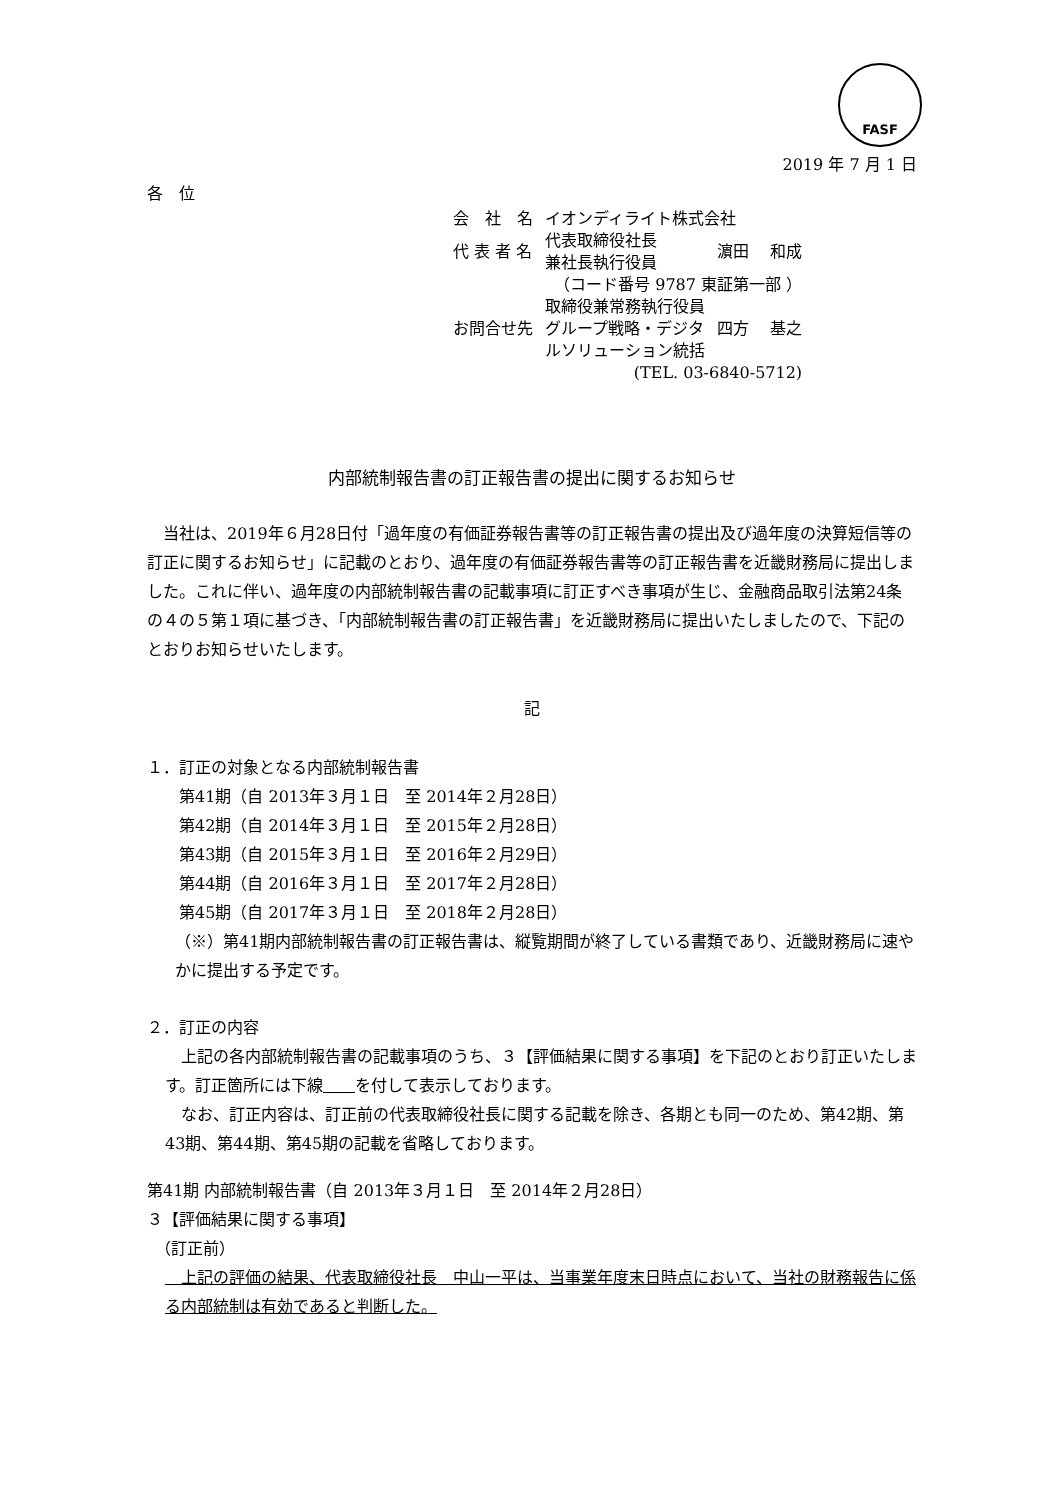FASF
2019 年 7 月 1 日
各　位
| 会 社 名 | イオンディライト株式会社 | |
| 代 表 者 名 | 代表取締役社長 兼社長執行役員 | 濵田 和成 |
| | （コード番号 9787 東証第一部 ） | |
| お問合せ先 | 取締役兼常務執行役員 グループ戦略・デジタ ルソリューション統括 | 四方 基之 |
| | (TEL. 03-6840-5712) | |
内部統制報告書の訂正報告書の提出に関するお知らせ
　当社は、2019年６月28日付「過年度の有価証券報告書等の訂正報告書の提出及び過年度の決算短信等の訂正に関するお知らせ」に記載のとおり、過年度の有価証券報告書等の訂正報告書を近畿財務局に提出しました。これに伴い、過年度の内部統制報告書の記載事項に訂正すべき事項が生じ、金融商品取引法第24条の４の５第１項に基づき、「内部統制報告書の訂正報告書」を近畿財務局に提出いたしましたので、下記のとおりお知らせいたします。
記
１．訂正の対象となる内部統制報告書
　　第41期（自 2013年３月１日　至 2014年２月28日）
　　第42期（自 2014年３月１日　至 2015年２月28日）
　　第43期（自 2015年３月１日　至 2016年２月29日）
　　第44期（自 2016年３月１日　至 2017年２月28日）
　　第45期（自 2017年３月１日　至 2018年２月28日）
（※）第41期内部統制報告書の訂正報告書は、縦覧期間が終了している書類であり、近畿財務局に速やかに提出する予定です。
２．訂正の内容
　上記の各内部統制報告書の記載事項のうち、３【評価結果に関する事項】を下記のとおり訂正いたします。訂正箇所には下線　　 を付して表示しております。
　なお、訂正内容は、訂正前の代表取締役社長に関する記載を除き、各期とも同一のため、第42期、第43期、第44期、第45期の記載を省略しております。
第41期 内部統制報告書（自 2013年３月１日　至 2014年２月28日）
３【評価結果に関する事項】
　（訂正前）
　上記の評価の結果、代表取締役社長　中山一平は、当事業年度末日時点において、当社の財務報告に係る内部統制は有効であると判断した。